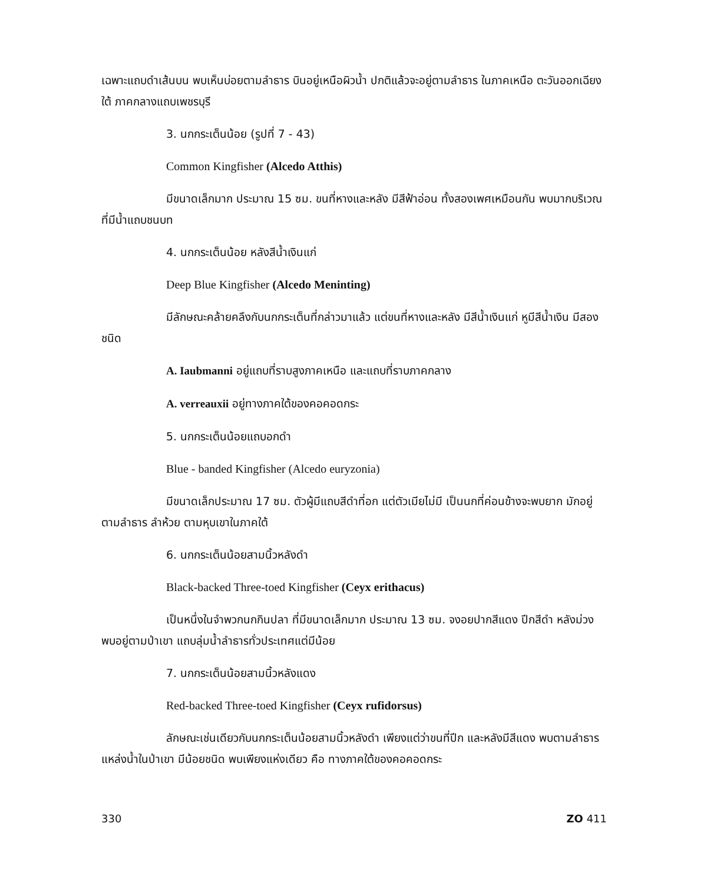เฉพาะแถบดำเส้นบน พบเห็นบ่อยตามลำธาร บินอยู่เหนือผิวน้ำ ปกติแล้วจะอยู่ตามลำธาร ในภาคเหนือ ตะวันออกเฉียงใต้ ภาคกลางแถบเพชรบุรี
3. นกกระเต็นน้อย (รูปที่ 7 - 43)
Common Kingfisher (Alcedo Atthis)
มีขนาดเล็กมาก ประมาณ 15 ซม. ขนที่หางและหลัง มีสีฟ้าอ่อน ทั้งสองเพศเหมือนกัน พบมากบริเวณที่มีน้ำแถบชนบท
4. นกกระเต็นน้อย หลังสีน้ำเงินแก่
Deep Blue Kingfisher (Alcedo Meninting)
มีลักษณะคล้ายคลึงกับนกกระเต็นที่กล่าวมาแล้ว แต่ขนที่หางและหลัง มีสีน้ำเงินแก่ หูมีสีน้ำเงิน มีสองชนิด
A. Iaubmanni อยู่แถบที่ราบสูงภาคเหนือ และแถบที่ราบภาคกลาง
A. verreauxii อยู่ทางภาคใต้ของคอคอดกระ
5. นกกระเต็นน้อยแถบอกดำ
Blue - banded Kingfisher (Alcedo euryzonia)
มีขนาดเล็กประมาณ 17 ซม. ตัวผู้มีแถบสีดำที่อก แต่ตัวเมียไม่มี เป็นนกที่ค่อนข้างจะพบยาก มักอยู่ตามลำธาร ลำห้วย ตามหุบเขาในภาคใต้
6. นกกระเต็นน้อยสามนิ้วหลังดำ
Black-backed Three-toed Kingfisher (Ceyx erithacus)
เป็นหนึ่งในจำพวกนกกินปลา ที่มีขนาดเล็กมาก ประมาณ 13 ซม. จงอยปากสีแดง ปีกสีดำ หลังม่วง พบอยู่ตามป่าเขา แถบลุ่มน้ำลำธารทั่วประเทศแต่มีน้อย
7. นกกระเต็นน้อยสามนิ้วหลังแดง
Red-backed Three-toed Kingfisher (Ceyx rufidorsus)
ลักษณะเช่นเดียวกับนกกระเต็นน้อยสามนิ้วหลังดำ เพียงแต่ว่าขนที่ปีก และหลังมีสีแดง พบตามลำธารแหล่งน้ำในป่าเขา มีน้อยชนิด พบเพียงแห่งเดียว คือ ทางภาคใต้ของคอคอดกระ
330 ZO 411